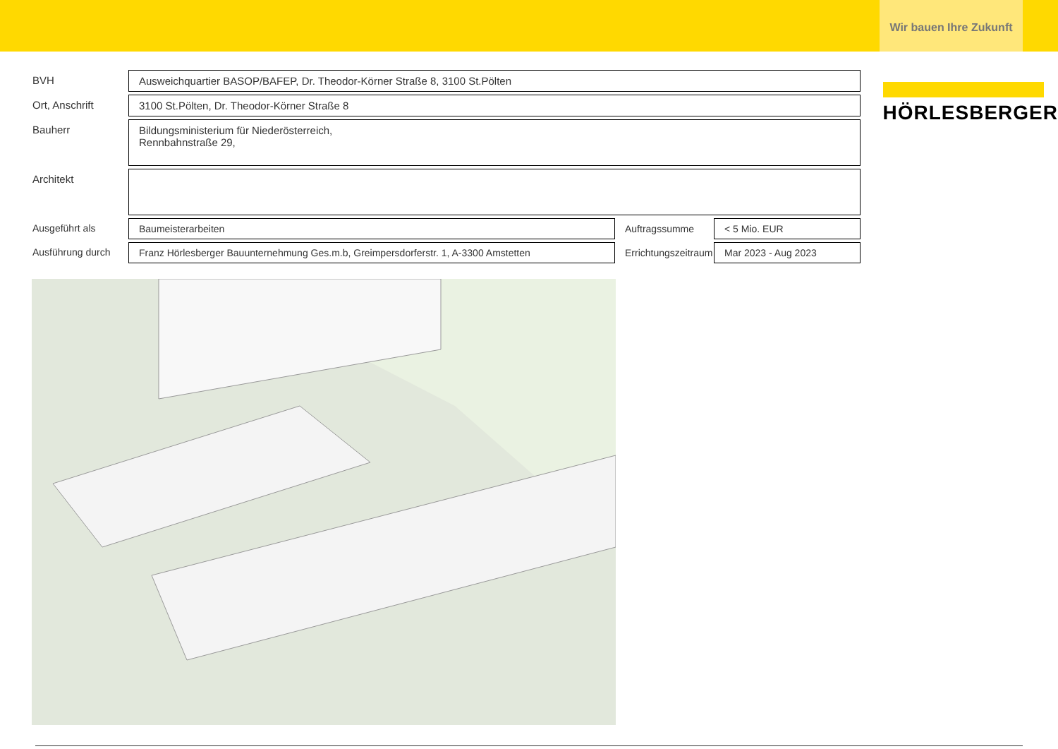Wir bauen Ihre Zukunft
| BVH | Ausweichquartier BASOP/BAFEP, Dr. Theodor-Körner Straße 8, 3100 St.Pölten | | |
| Ort, Anschrift | 3100 St.Pölten, Dr. Theodor-Körner Straße 8 | | |
| Bauherr | Bildungsministerium für Niederösterreich, Rennbahnstraße 29, | | |
| Architekt | | | |
| Ausgeführt als | Baumeisterarbeiten | Auftragssumme | < 5 Mio. EUR |
| Ausführung durch | Franz Hörlesberger Bauunternehmung Ges.m.b, Greimpersdorferstr. 1, A-3300 Amstetten | Errichtungszeitraum | Mar 2023 - Aug 2023 |
HÖRLESBERGER